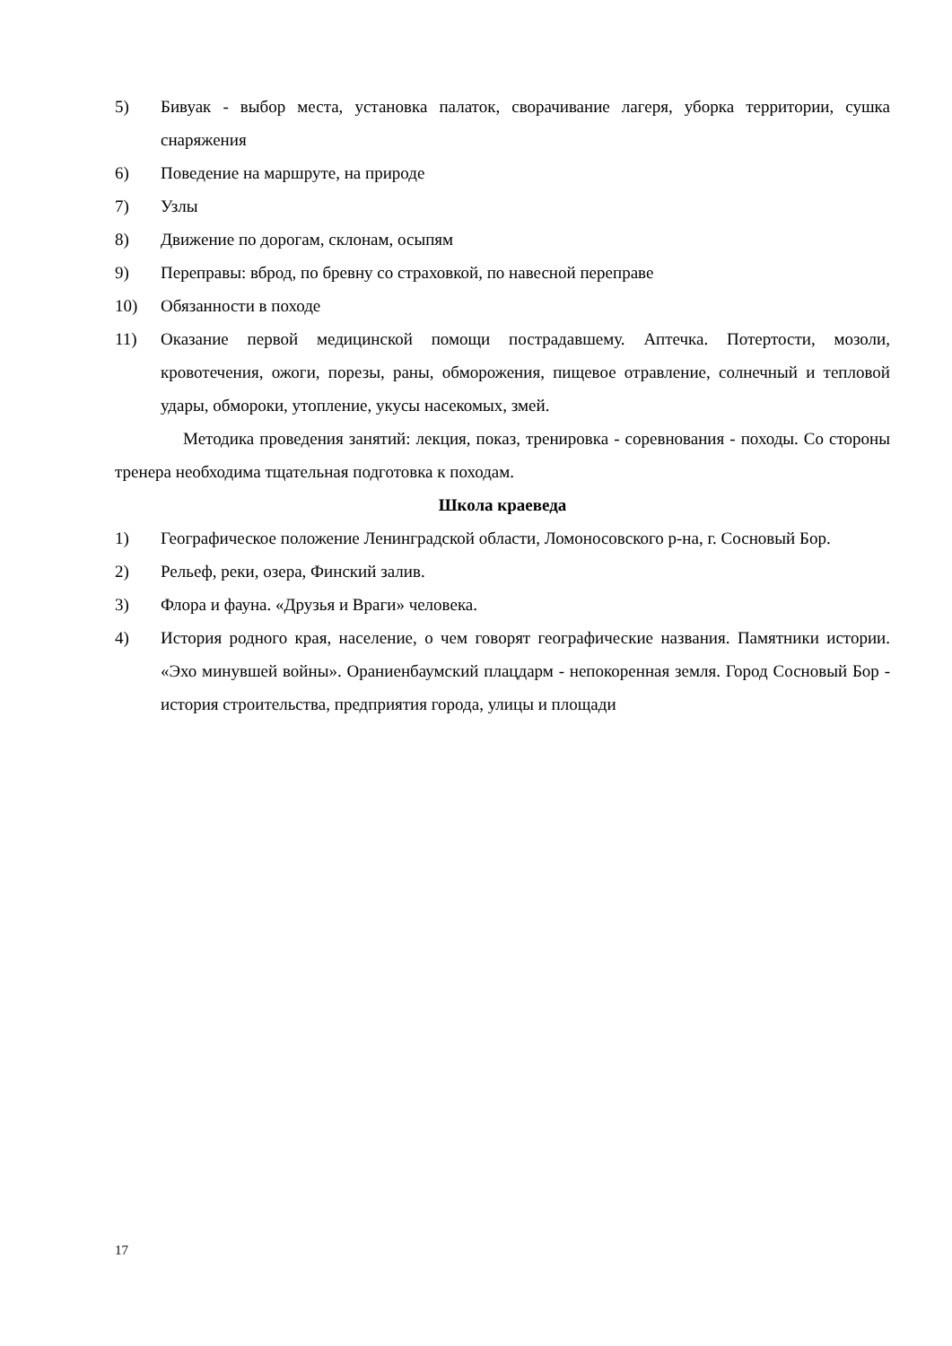5) Бивуак - выбор места, установка палаток, сворачивание лагеря, уборка территории, сушка снаряжения
6) Поведение на маршруте, на природе
7) Узлы
8) Движение по дорогам, склонам, осыпям
9) Переправы: вброд, по бревну со страховкой, по навесной переправе
10) Обязанности в походе
11) Оказание первой медицинской помощи пострадавшему. Аптечка. Потертости, мозоли, кровотечения, ожоги, порезы, раны, обморожения, пищевое отравление, солнечный и тепловой удары, обмороки, утопление, укусы насекомых, змей.
Методика проведения занятий: лекция, показ, тренировка - соревнования - походы. Со стороны тренера необходима тщательная подготовка к походам.
Школа краеведа
1) Географическое положение Ленинградской области, Ломоносовского р-на, г. Сосновый Бор.
2) Рельеф, реки, озера, Финский залив.
3) Флора и фауна. «Друзья и Враги» человека.
4) История родного края, население, о чем говорят географические названия. Памятники истории. «Эхо минувшей войны». Ораниенбаумский плацдарм - непокоренная земля. Город Сосновый Бор - история строительства, предприятия города, улицы и площади
17